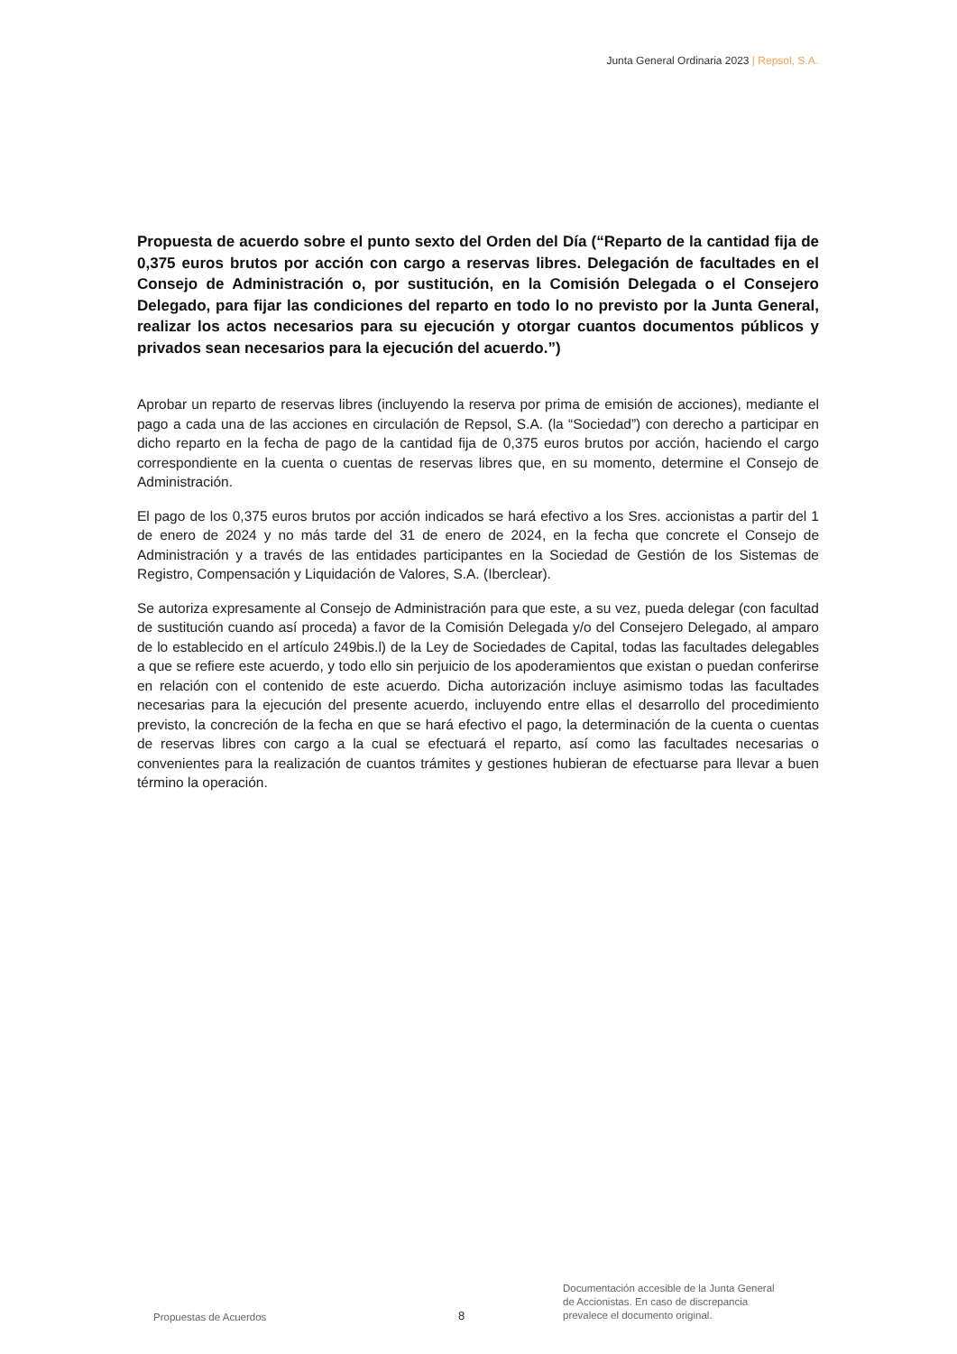Junta General Ordinaria 2023 | Repsol, S.A.
Propuesta de acuerdo sobre el punto sexto del Orden del Día (“Reparto de la cantidad fija de 0,375 euros brutos por acción con cargo a reservas libres. Delegación de facultades en el Consejo de Administración o, por sustitución, en la Comisión Delegada o el Consejero Delegado, para fijar las condiciones del reparto en todo lo no previsto por la Junta General, realizar los actos necesarios para su ejecución y otorgar cuantos documentos públicos y privados sean necesarios para la ejecución del acuerdo.”)
Aprobar un reparto de reservas libres (incluyendo la reserva por prima de emisión de acciones), mediante el pago a cada una de las acciones en circulación de Repsol, S.A. (la “Sociedad”) con derecho a participar en dicho reparto en la fecha de pago de la cantidad fija de 0,375 euros brutos por acción, haciendo el cargo correspondiente en la cuenta o cuentas de reservas libres que, en su momento, determine el Consejo de Administración.
El pago de los 0,375 euros brutos por acción indicados se hará efectivo a los Sres. accionistas a partir del 1 de enero de 2024 y no más tarde del 31 de enero de 2024, en la fecha que concrete el Consejo de Administración y a través de las entidades participantes en la Sociedad de Gestión de los Sistemas de Registro, Compensación y Liquidación de Valores, S.A. (Iberclear).
Se autoriza expresamente al Consejo de Administración para que este, a su vez, pueda delegar (con facultad de sustitución cuando así proceda) a favor de la Comisión Delegada y/o del Consejero Delegado, al amparo de lo establecido en el artículo 249bis.l) de la Ley de Sociedades de Capital, todas las facultades delegables a que se refiere este acuerdo, y todo ello sin perjuicio de los apoderamientos que existan o puedan conferirse en relación con el contenido de este acuerdo. Dicha autorización incluye asimismo todas las facultades necesarias para la ejecución del presente acuerdo, incluyendo entre ellas el desarrollo del procedimiento previsto, la concreción de la fecha en que se hará efectivo el pago, la determinación de la cuenta o cuentas de reservas libres con cargo a la cual se efectuará el reparto, así como las facultades necesarias o convenientes para la realización de cuantos trámites y gestiones hubieran de efectuarse para llevar a buen término la operación.
Propuestas de Acuerdos
8
Documentación accesible de la Junta General
de Accionistas. En caso de discrepancia
prevalece el documento original.